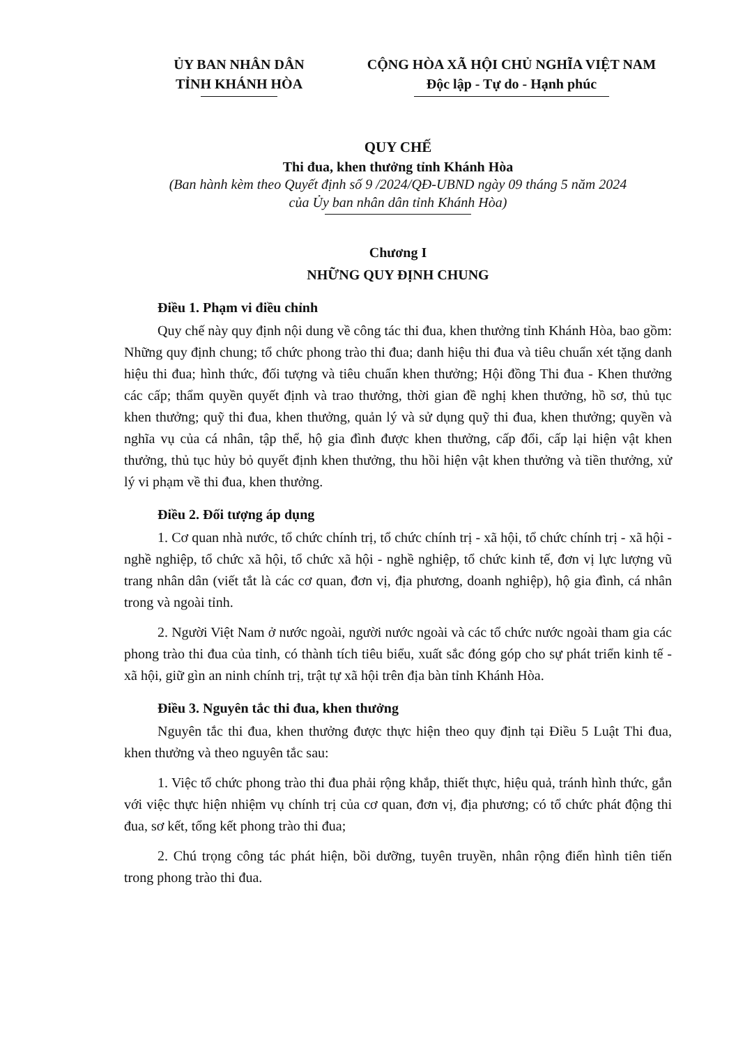ỦY BAN NHÂN DÂN
TỈNH KHÁNH HÒA
CỘNG HÒA XÃ HỘI CHỦ NGHĨA VIỆT NAM
Độc lập - Tự do - Hạnh phúc
QUY CHẾ
Thi đua, khen thưởng tỉnh Khánh Hòa
(Ban hành kèm theo Quyết định số 9 /2024/QĐ-UBND ngày 09 tháng 5 năm 2024
của Ủy ban nhân dân tỉnh Khánh Hòa)
Chương I
NHỮNG QUY ĐỊNH CHUNG
Điều 1. Phạm vi điều chỉnh
Quy chế này quy định nội dung về công tác thi đua, khen thưởng tỉnh Khánh Hòa, bao gồm: Những quy định chung; tổ chức phong trào thi đua; danh hiệu thi đua và tiêu chuẩn xét tặng danh hiệu thi đua; hình thức, đối tượng và tiêu chuẩn khen thưởng; Hội đồng Thi đua - Khen thưởng các cấp; thẩm quyền quyết định và trao thưởng, thời gian đề nghị khen thưởng, hồ sơ, thủ tục khen thưởng; quỹ thi đua, khen thưởng, quản lý và sử dụng quỹ thi đua, khen thưởng; quyền và nghĩa vụ của cá nhân, tập thể, hộ gia đình được khen thưởng, cấp đổi, cấp lại hiện vật khen thưởng, thủ tục hủy bỏ quyết định khen thưởng, thu hồi hiện vật khen thưởng và tiền thưởng, xử lý vi phạm về thi đua, khen thưởng.
Điều 2. Đối tượng áp dụng
1. Cơ quan nhà nước, tổ chức chính trị, tổ chức chính trị - xã hội, tổ chức chính trị - xã hội - nghề nghiệp, tổ chức xã hội, tổ chức xã hội - nghề nghiệp, tổ chức kinh tế, đơn vị lực lượng vũ trang nhân dân (viết tắt là các cơ quan, đơn vị, địa phương, doanh nghiệp), hộ gia đình, cá nhân trong và ngoài tỉnh.
2. Người Việt Nam ở nước ngoài, người nước ngoài và các tổ chức nước ngoài tham gia các phong trào thi đua của tỉnh, có thành tích tiêu biểu, xuất sắc đóng góp cho sự phát triển kinh tế - xã hội, giữ gìn an ninh chính trị, trật tự xã hội trên địa bàn tỉnh Khánh Hòa.
Điều 3. Nguyên tắc thi đua, khen thưởng
Nguyên tắc thi đua, khen thưởng được thực hiện theo quy định tại Điều 5 Luật Thi đua, khen thưởng và theo nguyên tắc sau:
1. Việc tổ chức phong trào thi đua phải rộng khắp, thiết thực, hiệu quả, tránh hình thức, gắn với việc thực hiện nhiệm vụ chính trị của cơ quan, đơn vị, địa phương; có tổ chức phát động thi đua, sơ kết, tổng kết phong trào thi đua;
2. Chú trọng công tác phát hiện, bồi dưỡng, tuyên truyền, nhân rộng điển hình tiên tiến trong phong trào thi đua.